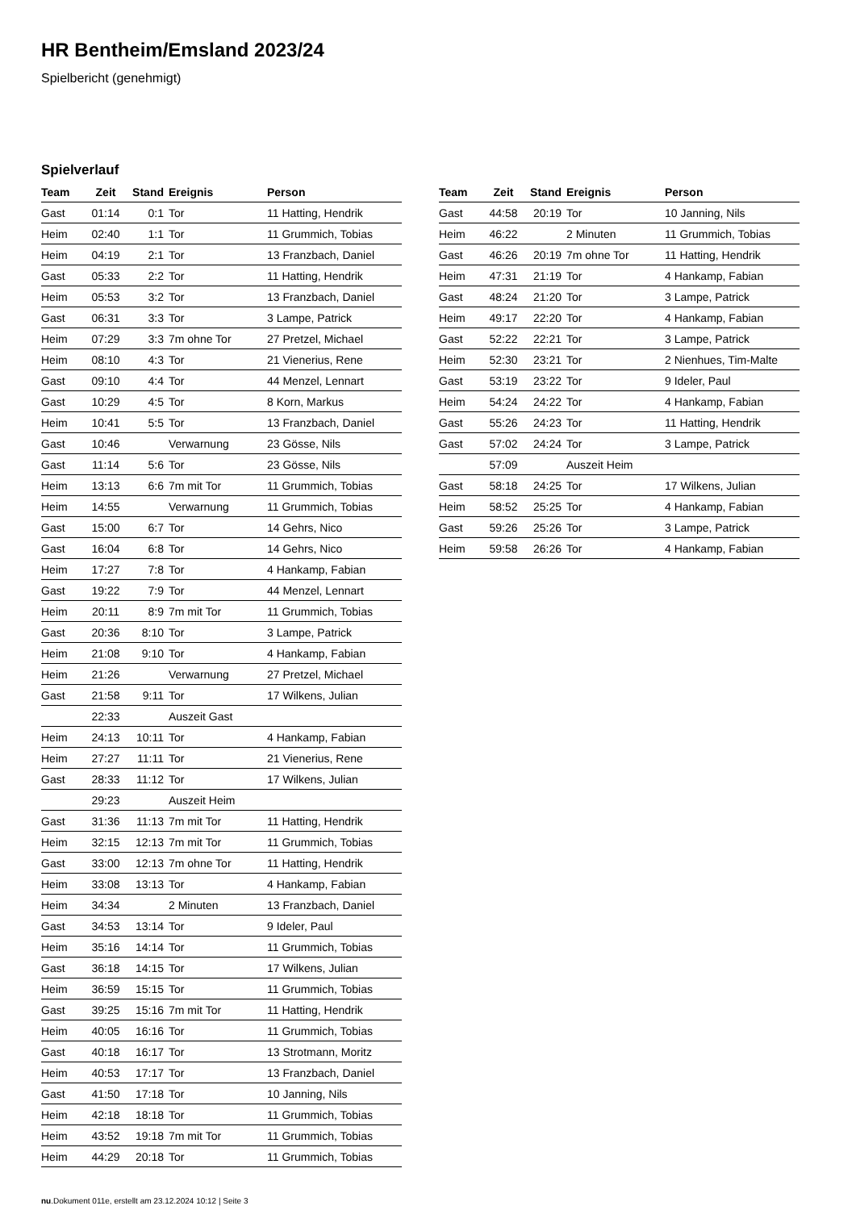HR Bentheim/Emsland 2023/24
Spielbericht (genehmigt)
Spielverlauf
| Team | Zeit | Stand | Ereignis | Person |
| --- | --- | --- | --- | --- |
| Gast | 01:14 | 0:1 | Tor | 11 Hatting, Hendrik |
| Heim | 02:40 | 1:1 | Tor | 11 Grummich, Tobias |
| Heim | 04:19 | 2:1 | Tor | 13 Franzbach, Daniel |
| Gast | 05:33 | 2:2 | Tor | 11 Hatting, Hendrik |
| Heim | 05:53 | 3:2 | Tor | 13 Franzbach, Daniel |
| Gast | 06:31 | 3:3 | Tor | 3 Lampe, Patrick |
| Heim | 07:29 | 3:3 | 7m ohne Tor | 27 Pretzel, Michael |
| Heim | 08:10 | 4:3 | Tor | 21 Vienerius, Rene |
| Gast | 09:10 | 4:4 | Tor | 44 Menzel, Lennart |
| Gast | 10:29 | 4:5 | Tor | 8 Korn, Markus |
| Heim | 10:41 | 5:5 | Tor | 13 Franzbach, Daniel |
| Gast | 10:46 | | Verwarnung | 23 Gösse, Nils |
| Gast | 11:14 | 5:6 | Tor | 23 Gösse, Nils |
| Heim | 13:13 | 6:6 | 7m mit Tor | 11 Grummich, Tobias |
| Heim | 14:55 | | Verwarnung | 11 Grummich, Tobias |
| Gast | 15:00 | 6:7 | Tor | 14 Gehrs, Nico |
| Gast | 16:04 | 6:8 | Tor | 14 Gehrs, Nico |
| Heim | 17:27 | 7:8 | Tor | 4 Hankamp, Fabian |
| Gast | 19:22 | 7:9 | Tor | 44 Menzel, Lennart |
| Heim | 20:11 | 8:9 | 7m mit Tor | 11 Grummich, Tobias |
| Gast | 20:36 | 8:10 | Tor | 3 Lampe, Patrick |
| Heim | 21:08 | 9:10 | Tor | 4 Hankamp, Fabian |
| Heim | 21:26 | | Verwarnung | 27 Pretzel, Michael |
| Gast | 21:58 | 9:11 | Tor | 17 Wilkens, Julian |
| | 22:33 | | Auszeit Gast | |
| Heim | 24:13 | 10:11 | Tor | 4 Hankamp, Fabian |
| Heim | 27:27 | 11:11 | Tor | 21 Vienerius, Rene |
| Gast | 28:33 | 11:12 | Tor | 17 Wilkens, Julian |
| | 29:23 | | Auszeit Heim | |
| Gast | 31:36 | 11:13 | 7m mit Tor | 11 Hatting, Hendrik |
| Heim | 32:15 | 12:13 | 7m mit Tor | 11 Grummich, Tobias |
| Gast | 33:00 | 12:13 | 7m ohne Tor | 11 Hatting, Hendrik |
| Heim | 33:08 | 13:13 | Tor | 4 Hankamp, Fabian |
| Heim | 34:34 | | 2 Minuten | 13 Franzbach, Daniel |
| Gast | 34:53 | 13:14 | Tor | 9 Ideler, Paul |
| Heim | 35:16 | 14:14 | Tor | 11 Grummich, Tobias |
| Gast | 36:18 | 14:15 | Tor | 17 Wilkens, Julian |
| Heim | 36:59 | 15:15 | Tor | 11 Grummich, Tobias |
| Gast | 39:25 | 15:16 | 7m mit Tor | 11 Hatting, Hendrik |
| Heim | 40:05 | 16:16 | Tor | 11 Grummich, Tobias |
| Gast | 40:18 | 16:17 | Tor | 13 Strotmann, Moritz |
| Heim | 40:53 | 17:17 | Tor | 13 Franzbach, Daniel |
| Gast | 41:50 | 17:18 | Tor | 10 Janning, Nils |
| Heim | 42:18 | 18:18 | Tor | 11 Grummich, Tobias |
| Heim | 43:52 | 19:18 | 7m mit Tor | 11 Grummich, Tobias |
| Heim | 44:29 | 20:18 | Tor | 11 Grummich, Tobias |
| Team | Zeit | Stand | Ereignis | Person |
| --- | --- | --- | --- | --- |
| Gast | 44:58 | 20:19 | Tor | 10 Janning, Nils |
| Heim | 46:22 | | 2 Minuten | 11 Grummich, Tobias |
| Gast | 46:26 | 20:19 | 7m ohne Tor | 11 Hatting, Hendrik |
| Heim | 47:31 | 21:19 | Tor | 4 Hankamp, Fabian |
| Gast | 48:24 | 21:20 | Tor | 3 Lampe, Patrick |
| Heim | 49:17 | 22:20 | Tor | 4 Hankamp, Fabian |
| Gast | 52:22 | 22:21 | Tor | 3 Lampe, Patrick |
| Heim | 52:30 | 23:21 | Tor | 2 Nienhues, Tim-Malte |
| Gast | 53:19 | 23:22 | Tor | 9 Ideler, Paul |
| Heim | 54:24 | 24:22 | Tor | 4 Hankamp, Fabian |
| Gast | 55:26 | 24:23 | Tor | 11 Hatting, Hendrik |
| Gast | 57:02 | 24:24 | Tor | 3 Lampe, Patrick |
| | 57:09 | | Auszeit Heim | |
| Gast | 58:18 | 24:25 | Tor | 17 Wilkens, Julian |
| Heim | 58:52 | 25:25 | Tor | 4 Hankamp, Fabian |
| Gast | 59:26 | 25:26 | Tor | 3 Lampe, Patrick |
| Heim | 59:58 | 26:26 | Tor | 4 Hankamp, Fabian |
nu.Dokument 011e, erstellt am 23.12.2024 10:12 | Seite 3